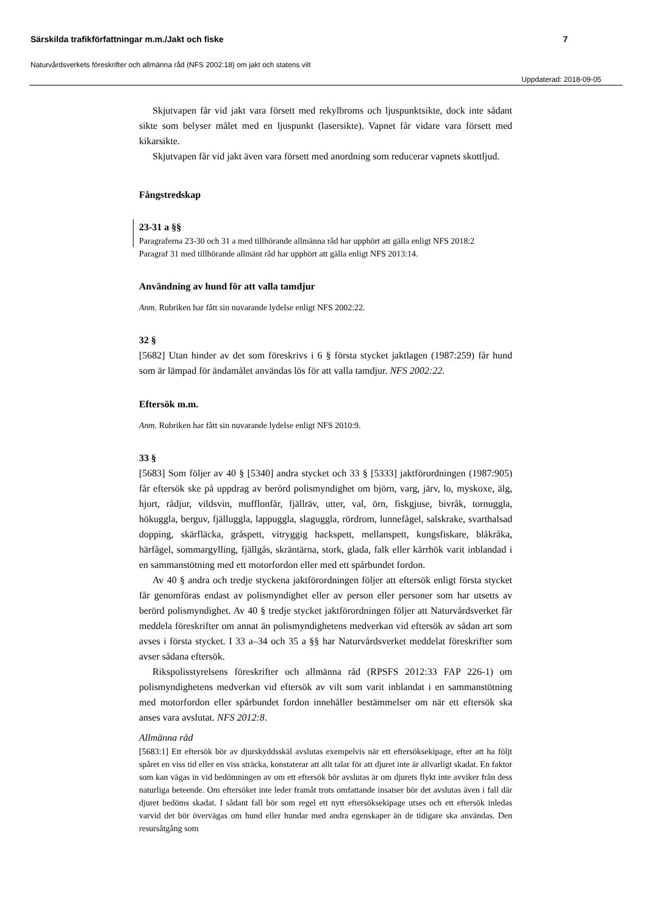Särskilda trafikförfattningar m.m./Jakt och fiske 7
Naturvårdsverkets föreskrifter och allmänna råd (NFS 2002:18) om jakt och statens vilt
Uppdaterad: 2018-09-05
Skjutvapen får vid jakt vara försett med rekylbroms och ljuspunktsikte, dock inte sådant sikte som belyser målet med en ljuspunkt (lasersikte). Vapnet får vidare vara försett med kikarsikte.
Skjutvapen får vid jakt även vara försett med anordning som reducerar vapnets skottljud.
Fångstredskap
23-31 a §§
Paragraferna 23-30 och 31 a med tillhörande allmänna råd har upphört att gälla enligt NFS 2018:2
Paragraf 31 med tillhörande allmänt råd har upphört att gälla enligt NFS 2013:14.
Användning av hund för att valla tamdjur
Anm. Rubriken har fått sin nuvarande lydelse enligt NFS 2002:22.
32 §
[5682] Utan hinder av det som föreskrivs i 6 § första stycket jaktlagen (1987:259) får hund som är lämpad för ändamålet användas lös för att valla tamdjur. NFS 2002:22.
Eftersök m.m.
Anm. Rubriken har fått sin nuvarande lydelse enligt NFS 2010:9.
33 §
[5683] Som följer av 40 § [5340] andra stycket och 33 § [5333] jaktförordningen (1987:905) får eftersök ske på uppdrag av berörd polismyndighet om björn, varg, järv, lo, myskoxe, älg, hjort, rådjur, vildsvin, mufflonfår, fjällräv, utter, val, örn, fiskgjuse, bivråk, tornuggla, hökuggla, berguv, fjälluggla, lappuggla, slaguggla, rördrom, lunnefågel, salskrake, svarthalsad dopping, skärfläcka, gråspett, vitryggig hackspett, mellanspett, kungsfiskare, blåkråka, härfågel, sommargylling, fjällgås, skräntärna, stork, glada, falk eller kärrhök varit inblandad i en sammanstötning med ett motorfordon eller med ett spårbundet fordon.
Av 40 § andra och tredje styckena jaktförordningen följer att eftersök enligt första stycket får genomföras endast av polismyndighet eller av person eller personer som har utsetts av berörd polismyndighet. Av 40 § tredje stycket jaktförordningen följer att Naturvårdsverket får meddela föreskrifter om annat än polismyndighetens medverkan vid eftersök av sådan art som avses i första stycket. I 33 a–34 och 35 a §§ har Naturvårdsverket meddelat föreskrifter som avser sådana eftersök.
Rikspolisstyrelsens föreskrifter och allmänna råd (RPSFS 2012:33 FAP 226-1) om polismyndighetens medverkan vid eftersök av vilt som varit inblandat i en sammanstötning med motorfordon eller spårbundet fordon innehåller bestämmelser om när ett eftersök ska anses vara avslutat. NFS 2012:8.
Allmänna råd
[5683:1] Ett eftersök bör av djurskyddsskäl avslutas exempelvis när ett eftersöksekipage, efter att ha följt spåret en viss tid eller en viss sträcka, konstaterar att allt talar för att djuret inte är allvarligt skadat. En faktor som kan vägas in vid bedömningen av om ett eftersök bör avslutas är om djurets flykt inte avviker från dess naturliga beteende. Om eftersöket inte leder framåt trots omfattande insatser bör det avslutas även i fall där djuret bedöms skadat. I sådant fall bör som regel ett nytt eftersöksekipage utses och ett eftersök inledas varvid det bör övervägas om hund eller hundar med andra egenskaper än de tidigare ska användas. Den resursåtgång som